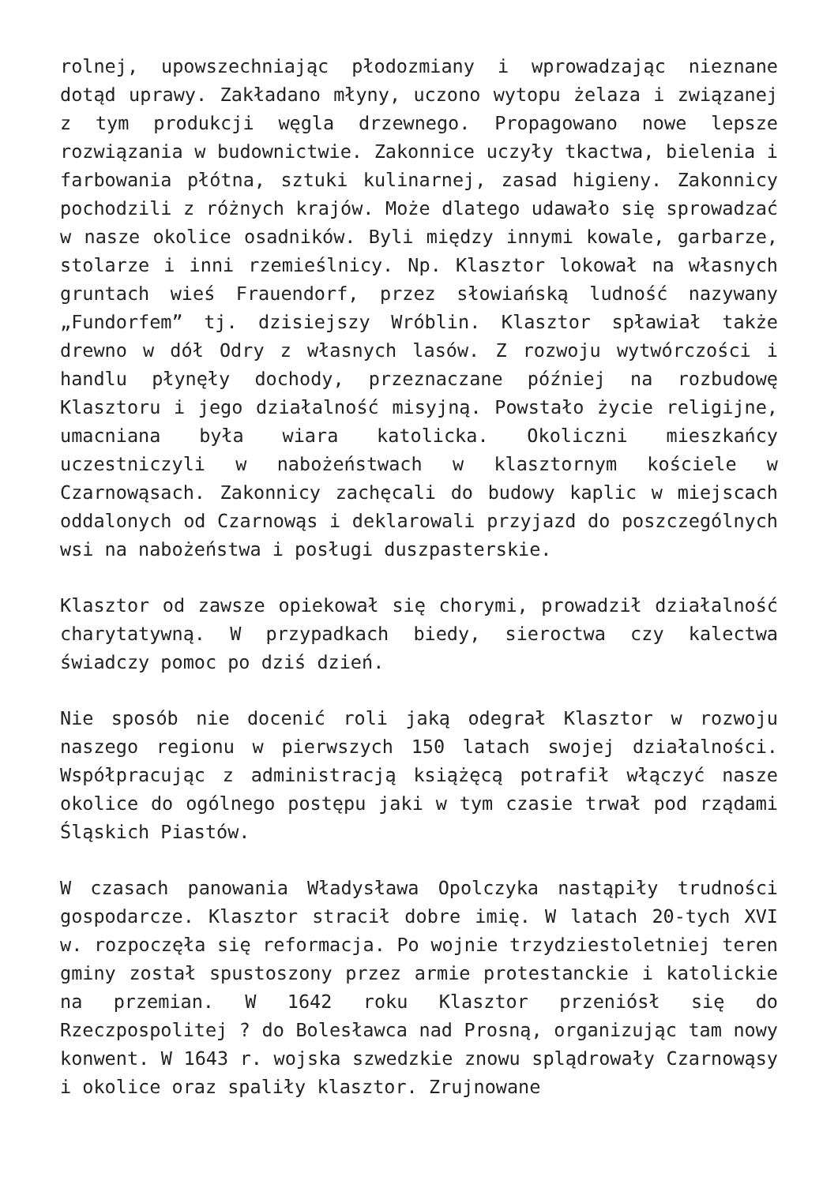rolnej, upowszechniając płodozmiany i wprowadzając nieznane dotąd uprawy. Zakładano młyny, uczono wytopu żelaza i związanej z tym produkcji węgla drzewnego. Propagowano nowe lepsze rozwiązania w budownictwie. Zakonnice uczyły tkactwa, bielenia i farbowania płótna, sztuki kulinarnej, zasad higieny. Zakonnicy pochodzili z różnych krajów. Może dlatego udawało się sprowadzać w nasze okolice osadników. Byli między innymi kowale, garbarze, stolarze i inni rzemieślnicy. Np. Klasztor lokował na własnych gruntach wieś Frauendorf, przez słowiańską ludność nazywany „Fundorfem” tj. dzisiejszy Wróblin. Klasztor spławiał także drewno w dół Odry z własnych lasów. Z rozwoju wytwórczości i handlu płynęły dochody, przeznaczane później na rozbudowę Klasztoru i jego działalność misyjną. Powstało życie religijne, umacniana była wiara katolicka. Okoliczni mieszkańcy uczestniczyli w nabożeństwach w klasztornym kościele w Czarnowąsach. Zakonnicy zachęcali do budowy kaplic w miejscach oddalonych od Czarnowąs i deklarowali przyjazd do poszczególnych wsi na nabożeństwa i posługi duszpasterskie.
Klasztor od zawsze opiekował się chorymi, prowadził działalność charytatywną. W przypadkach biedy, sieroctwa czy kalectwa świadczy pomoc po dziś dzień.
Nie sposób nie docenić roli jaką odegrał Klasztor w rozwoju naszego regionu w pierwszych 150 latach swojej działalności. Współpracując z administracją książęcą potrafił włączyć nasze okolice do ogólnego postępu jaki w tym czasie trwał pod rządami Śląskich Piastów.
W czasach panowania Władysława Opolczyka nastąpiły trudności gospodarcze. Klasztor stracił dobre imię. W latach 20-tych XVI w. rozpoczęła się reformacja. Po wojnie trzydziestoletniej teren gminy został spustoszony przez armie protestanckie i katolickie na przemian. W 1642 roku Klasztor przeniósł się do Rzeczpospolitej ? do Bolesławca nad Prosną, organizując tam nowy konwent. W 1643 r. wojska szwedzkie znowu splądrowały Czarnowąsy i okolice oraz spaliły klasztor. Zrujnowane